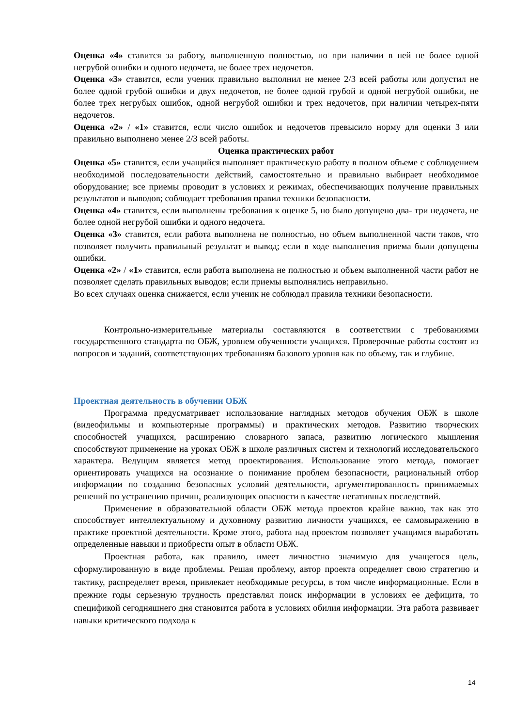Оценка «4» ставится за работу, выполненную полностью, но при наличии в ней не более одной негрубой ошибки и одного недочета, не более трех недочетов.
Оценка «3» ставится, если ученик правильно выполнил не менее 2/3 всей работы или допустил не более одной грубой ошибки и двух недочетов, не более одной грубой и одной негрубой ошибки, не более трех негрубых ошибок, одной негрубой ошибки и трех недочетов, при наличии четырех-пяти недочетов.
Оценка «2» / «1» ставится, если число ошибок и недочетов превысило норму для оценки 3 или правильно выполнено менее 2/3 всей работы.
Оценка практических работ
Оценка «5» ставится, если учащийся выполняет практическую работу в полном объеме с соблюдением необходимой последовательности действий, самостоятельно и правильно выбирает необходимое оборудование; все приемы проводит в условиях и режимах, обеспечивающих получение правильных результатов и выводов; соблюдает требования правил техники безопасности.
Оценка «4» ставится, если выполнены требования к оценке 5, но было допущено два- три недочета, не более одной негрубой ошибки и одного недочета.
Оценка «3» ставится, если работа выполнена не полностью, но объем выполненной части таков, что позволяет получить правильный результат и вывод; если в ходе выполнения приема были допущены ошибки.
Оценка «2» / «1» ставится, если работа выполнена не полностью и объем выполненной части работ не позволяет сделать правильных выводов; если приемы выполнялись неправильно.
Во всех случаях оценка снижается, если ученик не соблюдал правила техники безопасности.
Контрольно-измерительные материалы составляются в соответствии с требованиями государственного стандарта по ОБЖ, уровнем обученности учащихся. Проверочные работы состоят из вопросов и заданий, соответствующих требованиям базового уровня как по объему, так и глубине.
Проектная деятельность в обучении ОБЖ
Программа предусматривает использование наглядных методов обучения ОБЖ в школе (видеофильмы и компьютерные программы) и практических методов. Развитию творческих способностей учащихся, расширению словарного запаса, развитию логического мышления способствуют применение на уроках ОБЖ в школе различных систем и технологий исследовательского характера. Ведущим является метод проектирования. Использование этого метода, помогает ориентировать учащихся на осознание о понимание проблем безопасности, рациональный отбор информации по созданию безопасных условий деятельности, аргументированность принимаемых решений по устранению причин, реализующих опасности в качестве негативных последствий.
Применение в образовательной области ОБЖ метода проектов крайне важно, так как это способствует интеллектуальному и духовному развитию личности учащихся, ее самовыражению в практике проектной деятельности. Кроме этого, работа над проектом позволяет учащимся выработать определенные навыки и приобрести опыт в области ОБЖ.
Проектная работа, как правило, имеет личностно значимую для учащегося цель, сформулированную в виде проблемы. Решая проблему, автор проекта определяет свою стратегию и тактику, распределяет время, привлекает необходимые ресурсы, в том числе информационные. Если в прежние годы серьезную трудность представлял поиск информации в условиях ее дефицита, то спецификой сегодняшнего дня становится работа в условиях обилия информации. Эта работа развивает навыки критического подхода к
14